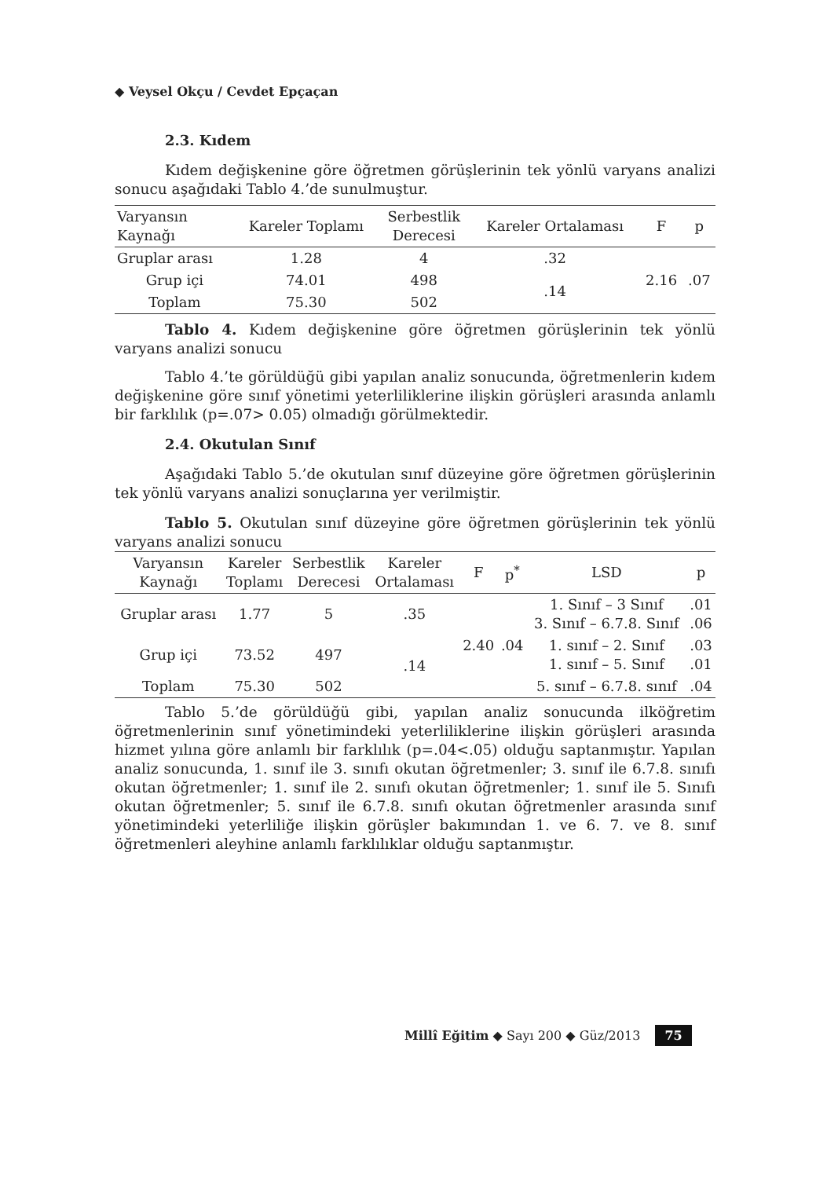◆ Veysel Okçu / Cevdet Epçaçan
2.3. Kıdem
Kıdem değişkenine göre öğretmen görüşlerinin tek yönlü varyans analizi sonucu aşağıdaki Tablo 4.’de sunulmuştur.
| Varyansın Kaynağı | Kareler Toplamı | Serbestlik Derecesi | Kareler Ortalaması | F | p |
| --- | --- | --- | --- | --- | --- |
| Gruplar arası | 1.28 | 4 | .32 | 2.16 | .07 |
| Grup içi | 74.01 | 498 | .14 | | |
| Toplam | 75.30 | 502 | | | |
Tablo 4. Kıdem değişkenine göre öğretmen görüşlerinin tek yönlü varyans analizi sonucu
Tablo 4.’te görüldüğü gibi yapılan analiz sonucunda, öğretmenlerin kıdem değişkenine göre sınıf yönetimi yeterliliklerine ilişkin görüşleri arasında anlamlı bir farklılık (p=.07> 0.05) olmadığı görülmektedir.
2.4. Okutulan Sınıf
Aşağıdaki Tablo 5.’de okutulan sınıf düzeyine göre öğretmen görüşlerinin tek yönlü varyans analizi sonuçlarına yer verilmiştir.
Tablo 5. Okutulan sınıf düzeyine göre öğretmen görüşlerinin tek yönlü varyans analizi sonucu
| Varyansın Kaynağı | Kareler Toplamı | Serbestlik Derecesi | Kareler Ortalaması | F | p<sup>*</sup> | LSD | p |
| --- | --- | --- | --- | --- | --- | --- | --- |
| Gruplar arası | 1.77 | 5 | .35 | 2.40 | .04 | 1. Sınıf – 3 Sınıf 3. Sınıf – 6.7.8. Sınıf | .01 .06 |
| Grup içi | 73.52 | 497 | .14 | | | 1. sınıf – 2. Sınıf 1. sınıf – 5. Sınıf | .03 .01 |
| Toplam | 75.30 | 502 | | | | 5. sınıf – 6.7.8. sınıf | .04 |
Tablo 5.’de görüldüğü gibi, yapılan analiz sonucunda ilköğretim öğretmenlerinin sınıf yönetimindeki yeterliliklerine ilişkin görüşleri arasında hizmet yılına göre anlamlı bir farklılık (p=.04<.05) olduğu saptanmıştır. Yapılan analiz sonucunda, 1. sınıf ile 3. sınıfı okutan öğretmenler; 3. sınıf ile 6.7.8. sınıfı okutan öğretmenler; 1. sınıf ile 2. sınıfı okutan öğretmenler; 1. sınıf ile 5. Sınıfı okutan öğretmenler; 5. sınıf ile 6.7.8. sınıfı okutan öğretmenler arasında sınıf yönetimindeki yeterliliğe ilişkin görüşler bakımından 1. ve 6. 7. ve 8. sınıf öğretmenleri aleyhine anlamlı farklılıklar olduğu saptanmıştır.
Millî Eğitim ◆ Sayı 200 ◆ Güz/2013 75